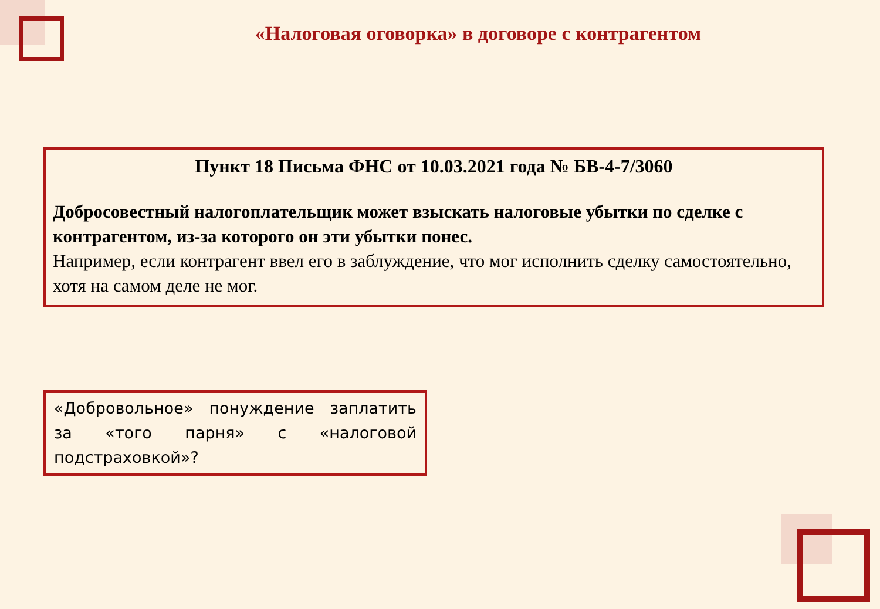«Налоговая оговорка» в договоре с контрагентом
Пункт 18 Письма ФНС от 10.03.2021 года № БВ-4-7/3060
Добросовестный налогоплательщик может взыскать налоговые убытки по сделке с контрагентом, из-за которого он эти убытки понес.
Например, если контрагент ввел его в заблуждение, что мог исполнить сделку самостоятельно, хотя на самом деле не мог.
«Добровольное» понуждение заплатить за «того парня» с «налоговой подстраховкой»?